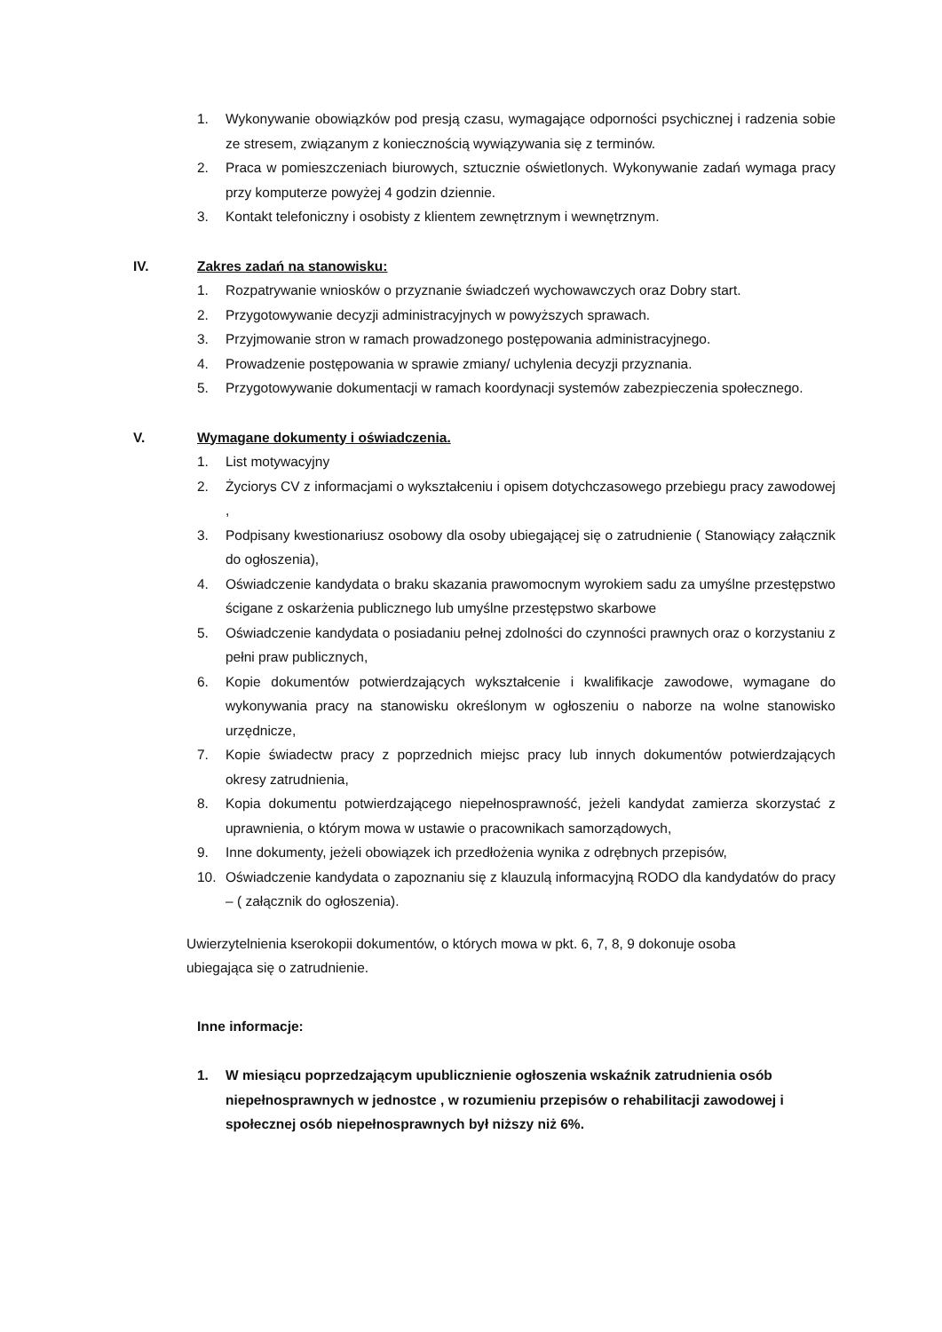1. Wykonywanie obowiązków pod presją czasu, wymagające odporności psychicznej i radzenia sobie ze stresem, związanym z koniecznością wywiązywania się z terminów.
2. Praca w pomieszczeniach biurowych, sztucznie oświetlonych. Wykonywanie zadań wymaga pracy przy komputerze powyżej 4 godzin dziennie.
3. Kontakt telefoniczny i osobisty z klientem zewnętrznym i wewnętrznym.
IV. Zakres zadań na stanowisku:
1. Rozpatrywanie wniosków o przyznanie świadczeń wychowawczych oraz Dobry start.
2. Przygotowywanie decyzji administracyjnych w powyższych sprawach.
3. Przyjmowanie stron w ramach prowadzonego postępowania administracyjnego.
4. Prowadzenie postępowania w sprawie zmiany/ uchylenia decyzji przyznania.
5. Przygotowywanie dokumentacji w ramach koordynacji systemów zabezpieczenia społecznego.
V. Wymagane dokumenty i oświadczenia.
1. List motywacyjny
2. Życiorys CV z informacjami o wykształceniu i opisem dotychczasowego przebiegu pracy zawodowej ,
3. Podpisany kwestionariusz osobowy dla osoby ubiegającej się o zatrudnienie ( Stanowiący załącznik do ogłoszenia),
4. Oświadczenie kandydata o braku skazania prawomocnym wyrokiem sadu za umyślne przestępstwo ścigane z oskarżenia publicznego lub umyślne przestępstwo skarbowe
5. Oświadczenie kandydata o posiadaniu pełnej zdolności do czynności prawnych oraz o korzystaniu z pełni praw publicznych,
6. Kopie dokumentów potwierdzających wykształcenie i kwalifikacje zawodowe, wymagane do wykonywania pracy na stanowisku określonym w ogłoszeniu o naborze na wolne stanowisko urzędnicze,
7. Kopie świadectw pracy z poprzednich miejsc pracy lub innych dokumentów potwierdzających okresy zatrudnienia,
8. Kopia dokumentu potwierdzającego niepełnosprawność, jeżeli kandydat zamierza skorzystać z uprawnienia, o którym mowa w ustawie o pracownikach samorządowych,
9. Inne dokumenty, jeżeli obowiązek ich przedłożenia wynika z odrębnych przepisów,
10. Oświadczenie kandydata o zapoznaniu się z klauzulą informacyjną RODO dla kandydatów do pracy – ( załącznik do ogłoszenia).
Uwierzytelnienia kserokopii dokumentów, o których mowa w pkt. 6, 7, 8, 9 dokonuje osoba ubiegająca się o zatrudnienie.
Inne informacje:
1. W miesiącu poprzedzającym upublicznienie ogłoszenia wskaźnik zatrudnienia osób niepełnosprawnych w jednostce , w rozumieniu przepisów o rehabilitacji zawodowej i społecznej osób niepełnosprawnych był niższy niż 6%.